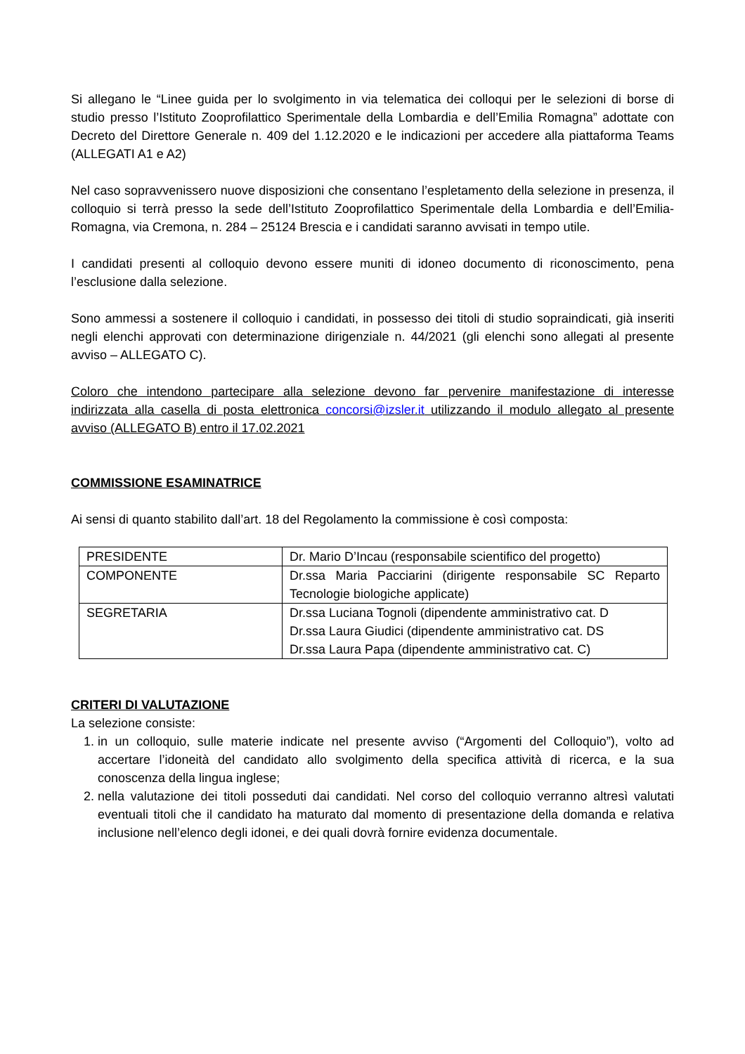Si allegano le “Linee guida per lo svolgimento in via telematica dei colloqui per le selezioni di borse di studio presso l’Istituto Zooprofilattico Sperimentale della Lombardia e dell’Emilia Romagna” adottate con Decreto del Direttore Generale n. 409 del 1.12.2020 e le indicazioni per accedere alla piattaforma Teams (ALLEGATI A1 e A2)
Nel caso sopravvenissero nuove disposizioni che consentano l’espletamento della selezione in presenza, il colloquio si terrà presso la sede dell’Istituto Zooprofilattico Sperimentale della Lombardia e dell’Emilia-Romagna, via Cremona, n. 284 – 25124 Brescia e i candidati saranno avvisati in tempo utile.
I candidati presenti al colloquio devono essere muniti di idoneo documento di riconoscimento, pena l’esclusione dalla selezione.
Sono ammessi a sostenere il colloquio i candidati, in possesso dei titoli di studio sopraindicati, già inseriti negli elenchi approvati con determinazione dirigenziale n. 44/2021 (gli elenchi sono allegati al presente avviso – ALLEGATO C).
Coloro che intendono partecipare alla selezione devono far pervenire manifestazione di interesse indirizzata alla casella di posta elettronica concorsi@izsler.it utilizzando il modulo allegato al presente avviso (ALLEGATO B) entro il 17.02.2021
COMMISSIONE ESAMINATRICE
Ai sensi di quanto stabilito dall’art. 18 del Regolamento la commissione è così composta:
| PRESIDENTE | Dr. Mario D’Incau (responsabile scientifico del progetto) |
| COMPONENTE | Dr.ssa Maria Pacciarini (dirigente responsabile SC Reparto Tecnologie biologiche applicate) |
| SEGRETARIA | Dr.ssa Luciana Tognoli (dipendente amministrativo cat. D Dr.ssa Laura Giudici (dipendente amministrativo cat. DS Dr.ssa Laura Papa (dipendente amministrativo cat. C) |
CRITERI DI VALUTAZIONE
La selezione consiste:
1. in un colloquio, sulle materie indicate nel presente avviso (“Argomenti del Colloquio”), volto ad accertare l’idoneità del candidato allo svolgimento della specifica attività di ricerca, e la sua conoscenza della lingua inglese;
2. nella valutazione dei titoli posseduti dai candidati. Nel corso del colloquio verranno altresì valutati eventuali titoli che il candidato ha maturato dal momento di presentazione della domanda e relativa inclusione nell’elenco degli idonei, e dei quali dovrà fornire evidenza documentale.